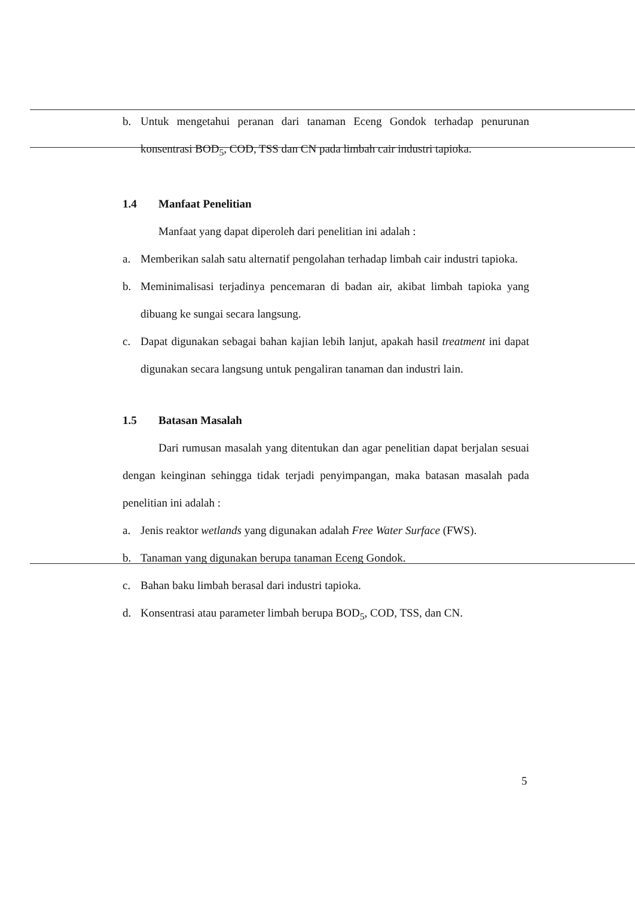b. Untuk mengetahui peranan dari tanaman Eceng Gondok terhadap penurunan konsentrasi BOD<sub>5</sub>, COD, TSS dan CN pada limbah cair industri tapioka.
1.4 Manfaat Penelitian
Manfaat yang dapat diperoleh dari penelitian ini adalah :
a. Memberikan salah satu alternatif pengolahan terhadap limbah cair industri tapioka.
b. Meminimalisasi terjadinya pencemaran di badan air, akibat limbah tapioka yang dibuang ke sungai secara langsung.
c. Dapat digunakan sebagai bahan kajian lebih lanjut, apakah hasil treatment ini dapat digunakan secara langsung untuk pengaliran tanaman dan industri lain.
1.5 Batasan Masalah
Dari rumusan masalah yang ditentukan dan agar penelitian dapat berjalan sesuai dengan keinginan sehingga tidak terjadi penyimpangan, maka batasan masalah pada penelitian ini adalah :
a. Jenis reaktor wetlands yang digunakan adalah Free Water Surface (FWS).
b. Tanaman yang digunakan berupa tanaman Eceng Gondok.
c. Bahan baku limbah berasal dari industri tapioka.
d. Konsentrasi atau parameter limbah berupa BOD<sub>5</sub>, COD, TSS, dan CN.
5